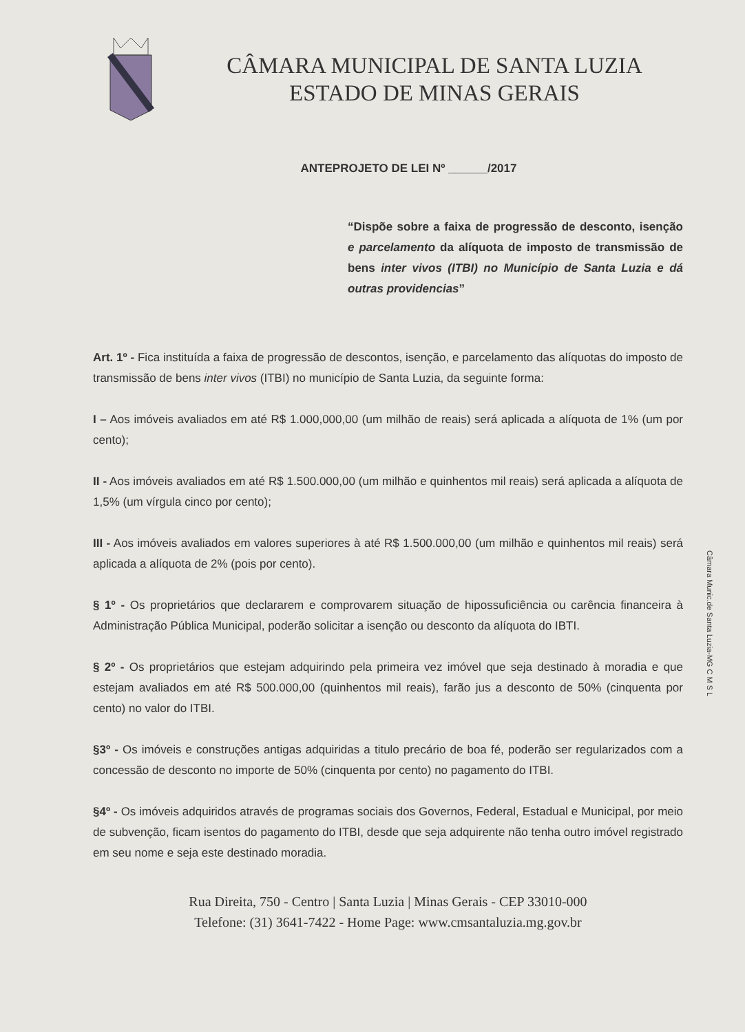CÂMARA MUNICIPAL DE SANTA LUZIA
ESTADO DE MINAS GERAIS
ANTEPROJETO DE LEI Nº ______/2017
“Dispõe sobre a faixa de progressão de desconto, isenção e parcelamento da alíquota de imposto de transmissão de bens inter vivos (ITBI) no Município de Santa Luzia e dá outras providencias”
Art. 1º - Fica instituída a faixa de progressão de descontos, isenção, e parcelamento das alíquotas do imposto de transmissão de bens inter vivos (ITBI) no município de Santa Luzia, da seguinte forma:
I – Aos imóveis avaliados em até R$ 1.000,000,00 (um milhão de reais) será aplicada a alíquota de 1% (um por cento);
II - Aos imóveis avaliados em até R$ 1.500.000,00 (um milhão e quinhentos mil reais) será aplicada a alíquota de 1,5% (um vírgula cinco por cento);
III - Aos imóveis avaliados em valores superiores à até R$ 1.500.000,00 (um milhão e quinhentos mil reais) será aplicada a alíquota de 2% (pois por cento).
§ 1º - Os proprietários que declararem e comprovarem situação de hipossuficiência ou carência financeira à Administração Pública Municipal, poderão solicitar a isenção ou desconto da alíquota do IBTI.
§ 2º - Os proprietários que estejam adquirindo pela primeira vez imóvel que seja destinado à moradia e que estejam avaliados em até R$ 500.000,00 (quinhentos mil reais), farão jus a desconto de 50% (cinquenta por cento) no valor do ITBI.
§3º - Os imóveis e construções antigas adquiridas a titulo precário de boa fé, poderão ser regularizados com a concessão de desconto no importe de 50% (cinquenta por cento) no pagamento do ITBI.
§4º - Os imóveis adquiridos através de programas sociais dos Governos, Federal, Estadual e Municipal, por meio de subvenção, ficam isentos do pagamento do ITBI, desde que seja adquirente não tenha outro imóvel registrado em seu nome e seja este destinado moradia.
Rua Direita, 750 - Centro | Santa Luzia | Minas Gerais - CEP 33010-000
Telefone: (31) 3641-7422 - Home Page: www.cmsantaluzia.mg.gov.br
Câmara Munic.de Santa Luzia-MG C M S L